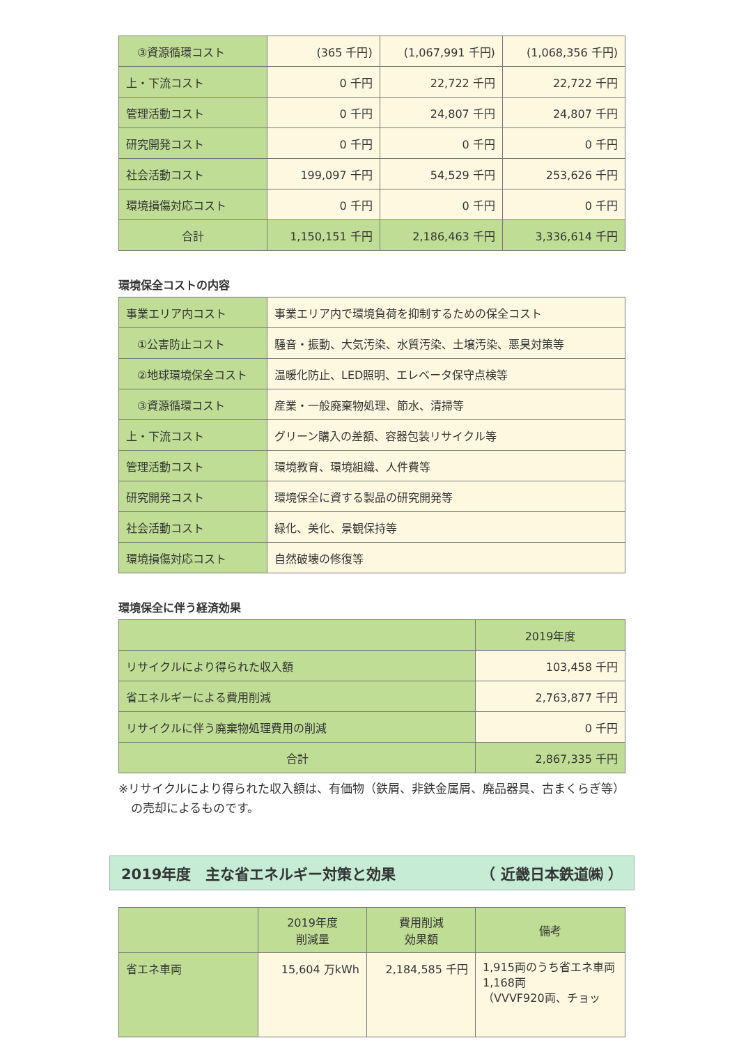| ③資源循環コスト | (365 千円) | (1,067,991 千円) | (1,068,356 千円) |
| 上・下流コスト | 0 千円 | 22,722 千円 | 22,722 千円 |
| 管理活動コスト | 0 千円 | 24,807 千円 | 24,807 千円 |
| 研究開発コスト | 0 千円 | 0 千円 | 0 千円 |
| 社会活動コスト | 199,097 千円 | 54,529 千円 | 253,626 千円 |
| 環境損傷対応コスト | 0 千円 | 0 千円 | 0 千円 |
| 合計 | 1,150,151 千円 | 2,186,463 千円 | 3,336,614 千円 |
環境保全コストの内容
| 事業エリア内コスト | 事業エリア内で環境負荷を抑制するための保全コスト |
| ①公害防止コスト | 騒音・振動、大気汚染、水質汚染、土壌汚染、悪臭対策等 |
| ②地球環境保全コスト | 温暖化防止、LED照明、エレベータ保守点検等 |
| ③資源循環コスト | 産業・一般廃棄物処理、節水、清掃等 |
| 上・下流コスト | グリーン購入の差額、容器包装リサイクル等 |
| 管理活動コスト | 環境教育、環境組織、人件費等 |
| 研究開発コスト | 環境保全に資する製品の研究開発等 |
| 社会活動コスト | 緑化、美化、景観保持等 |
| 環境損傷対応コスト | 自然破壊の修復等 |
環境保全に伴う経済効果
| | 2019年度 |
| --- | --- |
| リサイクルにより得られた収入額 | 103,458 千円 |
| 省エネルギーによる費用削減 | 2,763,877 千円 |
| リサイクルに伴う廃棄物処理費用の削減 | 0 千円 |
| 合計 | 2,867,335 千円 |
※リサイクルにより得られた収入額は、有価物（鉄屑、非鉄金属屑、廃品器具、古まくらぎ等）の売却によるものです。
2019年度　主な省エネルギー対策と効果 （ 近畿日本鉄道㈱ ）
| | 2019年度 削減量 | 費用削減 効果額 | 備考 |
| --- | --- | --- | --- |
| 省エネ車両 | 15,604 万kWh | 2,184,585 千円 | 1,915両のうち省エネ車両1,168両 （VVVF920両、チョッ |